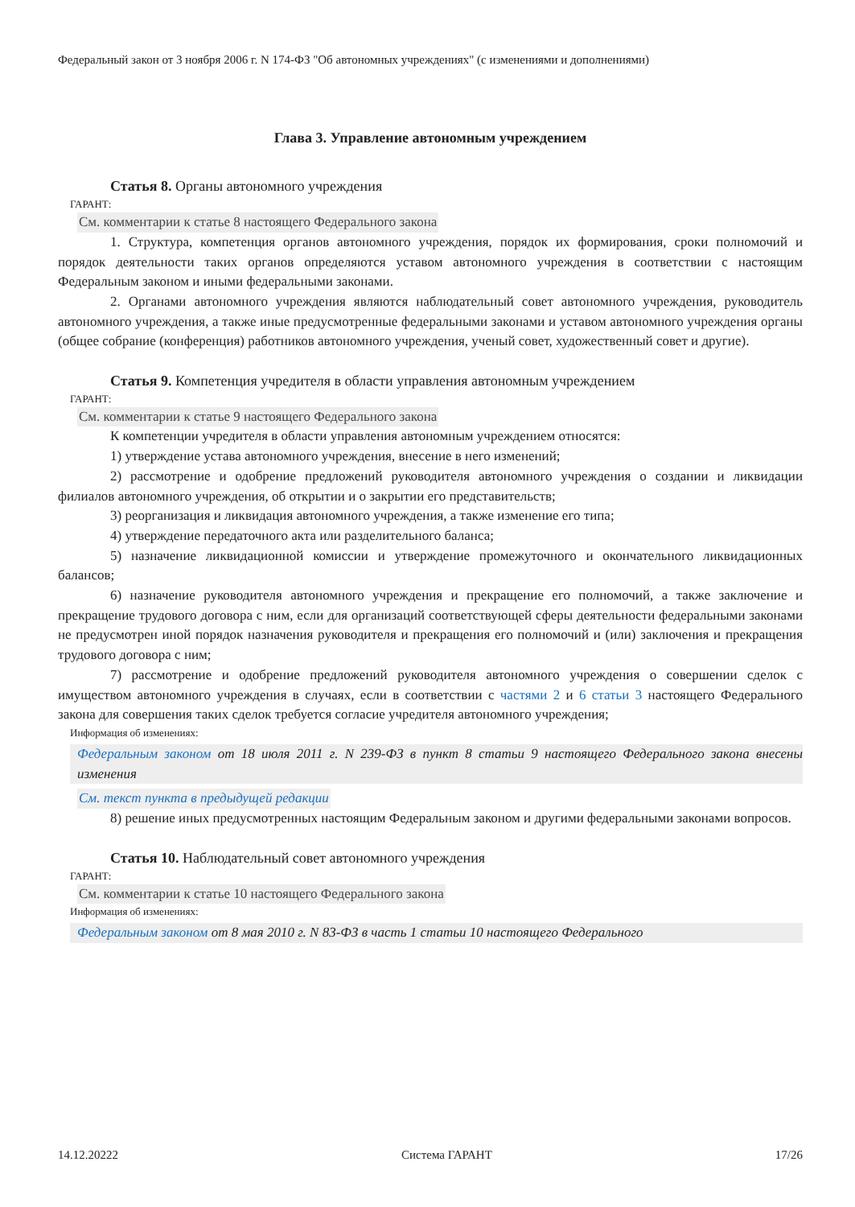Федеральный закон от 3 ноября 2006 г. N 174-ФЗ "Об автономных учреждениях" (с изменениями и дополнениями)
Глава 3. Управление автономным учреждением
Статья 8. Органы автономного учреждения
ГАРАНТ:
См. комментарии к статье 8 настоящего Федерального закона
1. Структура, компетенция органов автономного учреждения, порядок их формирования, сроки полномочий и порядок деятельности таких органов определяются уставом автономного учреждения в соответствии с настоящим Федеральным законом и иными федеральными законами.
2. Органами автономного учреждения являются наблюдательный совет автономного учреждения, руководитель автономного учреждения, а также иные предусмотренные федеральными законами и уставом автономного учреждения органы (общее собрание (конференция) работников автономного учреждения, ученый совет, художественный совет и другие).
Статья 9. Компетенция учредителя в области управления автономным учреждением
ГАРАНТ:
См. комментарии к статье 9 настоящего Федерального закона
К компетенции учредителя в области управления автономным учреждением относятся:
1) утверждение устава автономного учреждения, внесение в него изменений;
2) рассмотрение и одобрение предложений руководителя автономного учреждения о создании и ликвидации филиалов автономного учреждения, об открытии и о закрытии его представительств;
3) реорганизация и ликвидация автономного учреждения, а также изменение его типа;
4) утверждение передаточного акта или разделительного баланса;
5) назначение ликвидационной комиссии и утверждение промежуточного и окончательного ликвидационных балансов;
6) назначение руководителя автономного учреждения и прекращение его полномочий, а также заключение и прекращение трудового договора с ним, если для организаций соответствующей сферы деятельности федеральными законами не предусмотрен иной порядок назначения руководителя и прекращения его полномочий и (или) заключения и прекращения трудового договора с ним;
7) рассмотрение и одобрение предложений руководителя автономного учреждения о совершении сделок с имуществом автономного учреждения в случаях, если в соответствии с частями 2 и 6 статьи 3 настоящего Федерального закона для совершения таких сделок требуется согласие учредителя автономного учреждения;
Информация об изменениях:
Федеральным законом от 18 июля 2011 г. N 239-ФЗ в пункт 8 статьи 9 настоящего Федерального закона внесены изменения
См. текст пункта в предыдущей редакции
8) решение иных предусмотренных настоящим Федеральным законом и другими федеральными законами вопросов.
Статья 10. Наблюдательный совет автономного учреждения
ГАРАНТ:
См. комментарии к статье 10 настоящего Федерального закона
Информация об изменениях:
Федеральным законом от 8 мая 2010 г. N 83-ФЗ в часть 1 статьи 10 настоящего Федерального
14.12.20222 Система ГАРАНТ 17/26